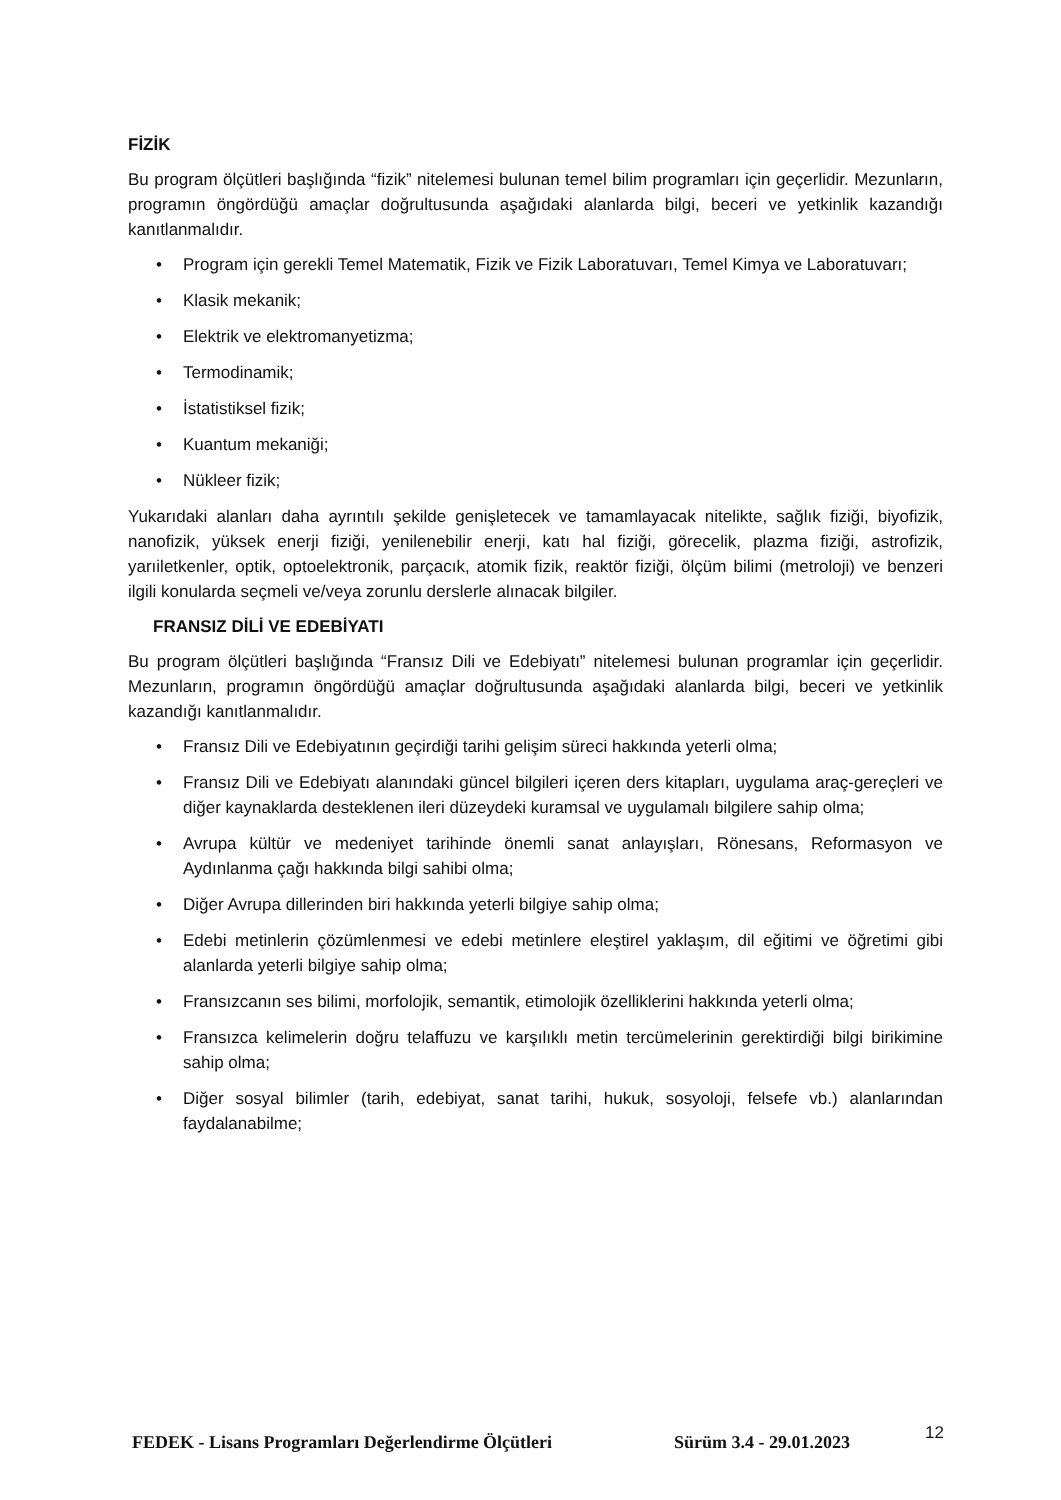FİZİK
Bu program ölçütleri başlığında “fizik” nitelemesi bulunan temel bilim programları için geçerlidir. Mezunların, programın öngördüğü amaçlar doğrultusunda aşağıdaki alanlarda bilgi, beceri ve yetkinlik kazandığı kanıtlanmalıdır.
• Program için gerekli Temel Matematik, Fizik ve Fizik Laboratuvarı, Temel Kimya ve Laboratuvarı;
• Klasik mekanik;
• Elektrik ve elektromanyetizma;
• Termodinamik;
• İstatistiksel fizik;
• Kuantum mekaniği;
• Nükleer fizik;
Yukarıdaki alanları daha ayrıntılı şekilde genişletecek ve tamamlayacak nitelikte, sağlık fiziği, biyofizik, nanofizik, yüksek enerji fiziği, yenilenebilir enerji, katı hal fiziği, görecelik, plazma fiziği, astrofizik, yarıiletkenler, optik, optoelektronik, parçacık, atomik fizik, reaktör fiziği, ölçüm bilimi (metroloji) ve benzeri ilgili konularda seçmeli ve/veya zorunlu derslerle alınacak bilgiler.
FRANSIZ DİLİ VE EDEBİYATI
Bu program ölçütleri başlığında “Fransız Dili ve Edebiyatı” nitelemesi bulunan programlar için geçerlidir. Mezunların, programın öngördüğü amaçlar doğrultusunda aşağıdaki alanlarda bilgi, beceri ve yetkinlik kazandığı kanıtlanmalıdır.
• Fransız Dili ve Edebiyatının geçirdiği tarihi gelişim süreci hakkında yeterli olma;
• Fransız Dili ve Edebiyatı alanındaki güncel bilgileri içeren ders kitapları, uygulama araç-gereçleri ve diğer kaynaklarda desteklenen ileri düzeydeki kuramsal ve uygulamalı bilgilere sahip olma;
• Avrupa kültür ve medeniyet tarihinde önemli sanat anlayışları, Rönesans, Reformasyon ve Aydınlanma çağı hakkında bilgi sahibi olma;
• Diğer Avrupa dillerinden biri hakkında yeterli bilgiye sahip olma;
• Edebi metinlerin çözümlenmesi ve edebi metinlere eleştirel yaklaşım, dil eğitimi ve öğretimi gibi alanlarda yeterli bilgiye sahip olma;
• Fransızcanın ses bilimi, morfolojik, semantik, etimolojik özelliklerini hakkında yeterli olma;
• Fransızca kelimelerin doğru telaffuzu ve karşılıklı metin tercümelerinin gerektirdiği bilgi birikimine sahip olma;
• Diğer sosyal bilimler (tarih, edebiyat, sanat tarihi, hukuk, sosyoloji, felsefe vb.) alanlarından faydalanabilme;
FEDEK - Lisans Programları Değerlendirme Ölçütleri Sürüm 3.4 - 29.01.2023 12